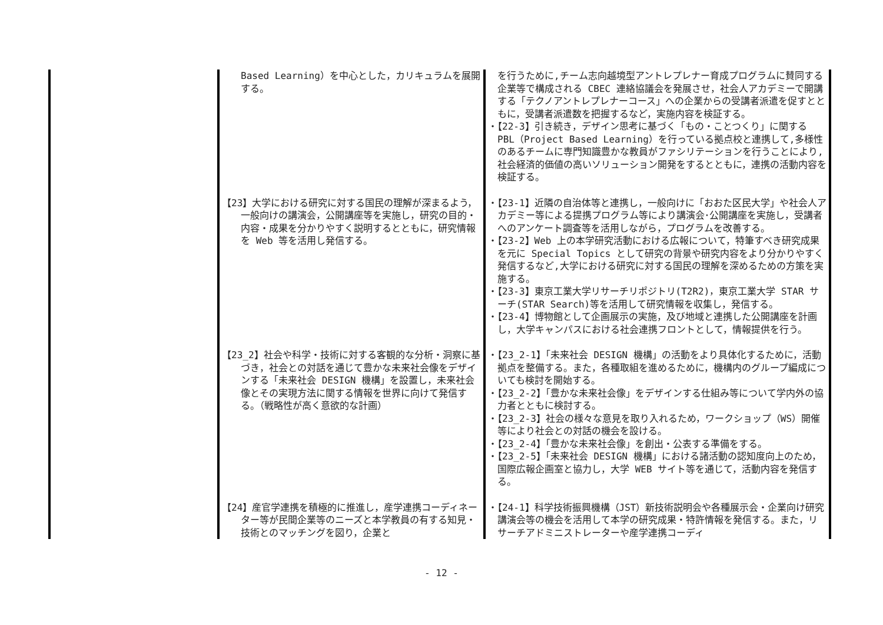| | Based Learning）を中心とした，カリキュラムを展開する。 | を行うために,チーム志向越境型アントレプレナー育成プログラムに賛同する企業等で構成される CBEC 連絡協議会を発展させ，社会人アカデミーで開講する「テクノアントレプレナーコース」への企業からの受講者派遣を促すとともに，受講者派遣数を把握するなど，実施内容を検証する。 ・【22-3】引き続き，デザイン思考に基づく「もの・ことつくり」に関する PBL（Project Based Learning）を行っている拠点校と連携して,多様性のあるチームに専門知識豊かな教員がファシリテーションを行うことにより,社会経済的価値の高いソリューション開発をするとともに，連携の活動内容を検証する。 |
| | 【23】大学における研究に対する国民の理解が深まるよう，一般向けの講演会，公開講座等を実施し，研究の目的・内容・成果を分かりやすく説明するとともに，研究情報を Web 等を活用し発信する。 | ・【23-1】近隣の自治体等と連携し，一般向けに「おおた区民大学」や社会人アカデミー等による提携プログラム等により講演会･公開講座を実施し，受講者へのアンケート調査等を活用しながら，プログラムを改善する。 ・【23-2】Web 上の本学研究活動における広報について，特筆すべき研究成果を元に Special Topics として研究の背景や研究内容をより分かりやすく発信するなど,大学における研究に対する国民の理解を深めるための方策を実施する。 ・【23-3】東京工業大学リサーチリポジトリ(T2R2)，東京工業大学 STAR サーチ(STAR Search)等を活用して研究情報を収集し，発信する。 ・【23-4】博物館として企画展示の実施，及び地域と連携した公開講座を計画し，大学キャンパスにおける社会連携フロントとして，情報提供を行う。 |
| | 【23_2】社会や科学・技術に対する客観的な分析・洞察に基づき，社会との対話を通じて豊かな未来社会像をデザインする「未来社会 DESIGN 機構」を設置し，未来社会像とその実現方法に関する情報を世界に向けて発信する。（戦略性が高く意欲的な計画） | ・【23_2-1】「未来社会 DESIGN 機構」の活動をより具体化するために，活動拠点を整備する。また，各種取組を進めるために，機構内のグループ編成についても検討を開始する。 ・【23_2-2】「豊かな未来社会像」をデザインする仕組み等について学内外の協力者とともに検討する。 ・【23_2-3】社会の様々な意見を取り入れるため，ワークショップ（WS）開催等により社会との対話の機会を設ける。 ・【23_2-4】「豊かな未来社会像」を創出・公表する準備をする。 ・【23_2-5】「未来社会 DESIGN 機構」における諸活動の認知度向上のため，国際広報企画室と協力し，大学 WEB サイト等を通じて，活動内容を発信する。 |
| | 【24】産官学連携を積極的に推進し，産学連携コーディネーター等が民間企業等のニーズと本学教員の有する知見・技術とのマッチングを図り，企業と | ・【24-1】科学技術振興機構（JST）新技術説明会や各種展示会・企業向け研究講演会等の機会を活用して本学の研究成果・特許情報を発信する。また，リサーチアドミニストレーターや産学連携コーディ |
- 12 -